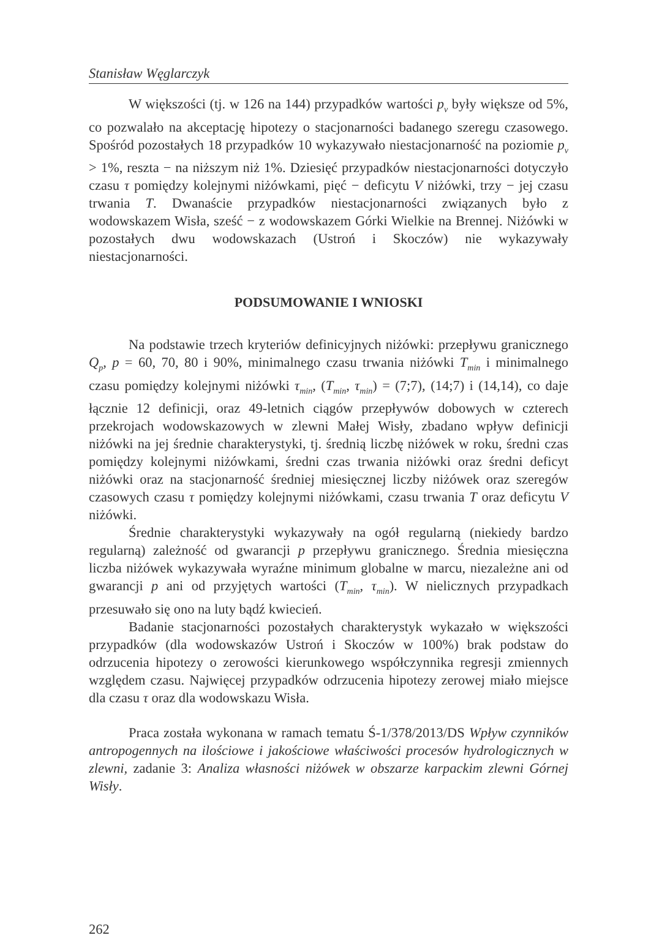Stanisław Węglarczyk
W większości (tj. w 126 na 144) przypadków wartości p<sub>v</sub> były większe od 5%, co pozwalało na akceptację hipotezy o stacjonarności badanego szeregu czasowego. Spośród pozostałych 18 przypadków 10 wykazywało niestacjonarność na poziomie p<sub>v</sub> > 1%, reszta − na niższym niż 1%. Dziesięć przypadków niestacjonarności dotyczyło czasu τ pomiędzy kolejnymi niżówkami, pięć − deficytu V niżówki, trzy − jej czasu trwania T. Dwanaście przypadków niestacjonarności związanych było z wodowskazem Wisła, sześć − z wodowskazem Górki Wielkie na Brennej. Niżówki w pozostałych dwu wodowskazach (Ustroń i Skoczów) nie wykazywały niestacjonarności.
PODSUMOWANIE I WNIOSKI
Na podstawie trzech kryteriów definicyjnych niżówki: przepływu granicznego Q<sub>p</sub>, p = 60, 70, 80 i 90%, minimalnego czasu trwania niżówki T<sub>min</sub> i minimalnego czasu pomiędzy kolejnymi niżówki τ<sub>min</sub>, (T<sub>min</sub>, τ<sub>min</sub>) = (7;7), (14;7) i (14,14), co daje łącznie 12 definicji, oraz 49-letnich ciągów przepływów dobowych w czterech przekrojach wodowskazowych w zlewni Małej Wisły, zbadano wpływ definicji niżówki na jej średnie charakterystyki, tj. średnią liczbę niżówek w roku, średni czas pomiędzy kolejnymi niżówkami, średni czas trwania niżówki oraz średni deficyt niżówki oraz na stacjonarność średniej miesięcznej liczby niżówek oraz szeregów czasowych czasu τ pomiędzy kolejnymi niżówkami, czasu trwania T oraz deficytu V niżówki.
Średnie charakterystyki wykazywały na ogół regularną (niekiedy bardzo regularną) zależność od gwarancji p przepływu granicznego. Średnia miesięczna liczba niżówek wykazywała wyraźne minimum globalne w marcu, niezależne ani od gwarancji p ani od przyjętych wartości (T<sub>min</sub>, τ<sub>min</sub>). W nielicznych przypadkach przesuwało się ono na luty bądź kwiecień.
Badanie stacjonarności pozostałych charakterystyk wykazało w większości przypadków (dla wodowskazów Ustroń i Skoczów w 100%) brak podstaw do odrzucenia hipotezy o zerowości kierunkowego współczynnika regresji zmiennych względem czasu. Najwięcej przypadków odrzucenia hipotezy zerowej miało miejsce dla czasu τ oraz dla wodowskazu Wisła.
Praca została wykonana w ramach tematu Ś-1/378/2013/DS Wpływ czynników antropogennych na ilościowe i jakościowe właściwości procesów hydrologicznych w zlewni, zadanie 3: Analiza własności niżówek w obszarze karpackim zlewni Górnej Wisły.
262